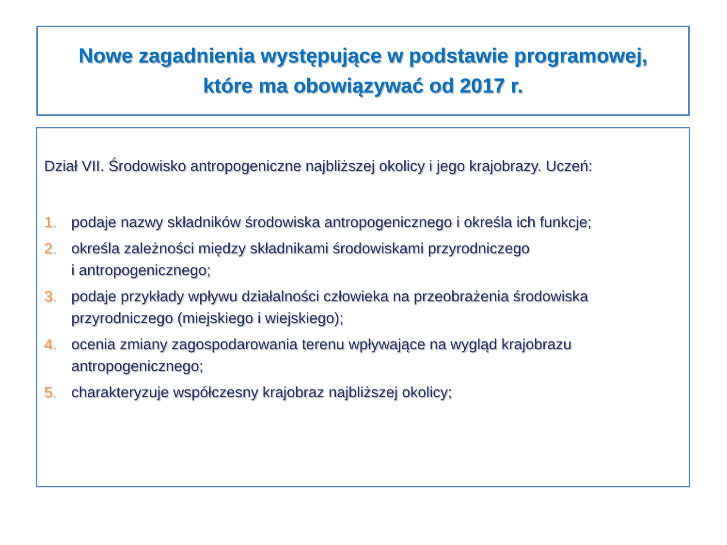Nowe zagadnienia występujące w podstawie programowej,
które ma obowiązywać od 2017 r.
Dział VII. Środowisko antropogeniczne najbliższej okolicy i jego krajobrazy. Uczeń:
1. podaje nazwy składników środowiska antropogenicznego i określa ich funkcje;
2. określa zależności między składnikami środowiskami przyrodniczego
i antropogenicznego;
3. podaje przykłady wpływu działalności człowieka na przeobrażenia środowiska przyrodniczego (miejskiego i wiejskiego);
4. ocenia zmiany zagospodarowania terenu wpływające na wygląd krajobrazu antropogenicznego;
5. charakteryzuje współczesny krajobraz najbliższej okolicy;